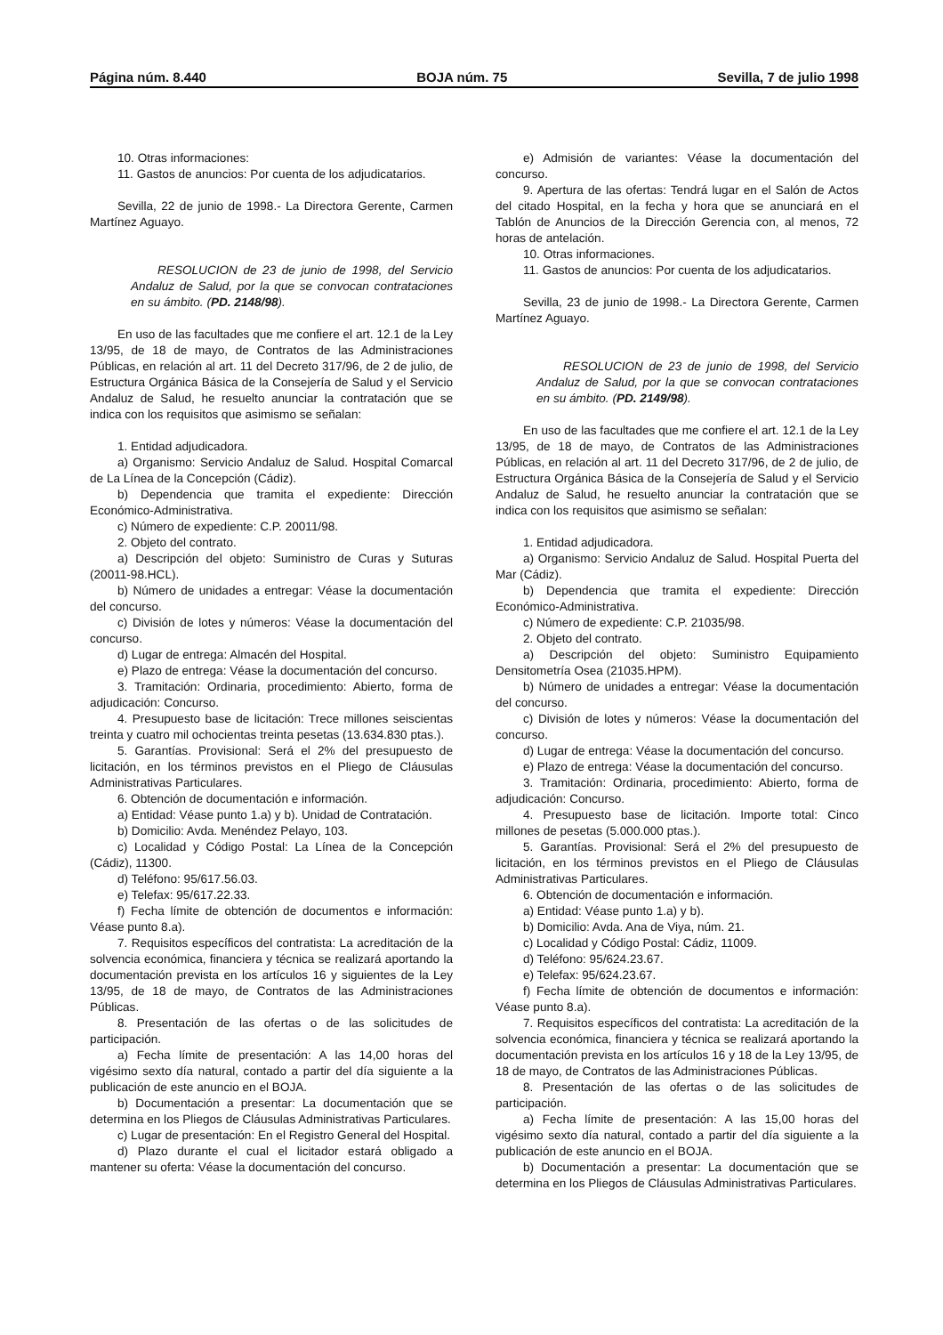Página núm. 8.440 BOJA núm. 75 Sevilla, 7 de julio 1998
10. Otras informaciones:
11. Gastos de anuncios: Por cuenta de los adjudicatarios.
Sevilla, 22 de junio de 1998.- La Directora Gerente, Carmen Martínez Aguayo.
RESOLUCION de 23 de junio de 1998, del Servicio Andaluz de Salud, por la que se convocan contrataciones en su ámbito. (PD. 2148/98).
En uso de las facultades que me confiere el art. 12.1 de la Ley 13/95, de 18 de mayo, de Contratos de las Administraciones Públicas, en relación al art. 11 del Decreto 317/96, de 2 de julio, de Estructura Orgánica Básica de la Consejería de Salud y el Servicio Andaluz de Salud, he resuelto anunciar la contratación que se indica con los requisitos que asimismo se señalan:
1. Entidad adjudicadora.
a) Organismo: Servicio Andaluz de Salud. Hospital Comarcal de La Línea de la Concepción (Cádiz).
b) Dependencia que tramita el expediente: Dirección Económico-Administrativa.
c) Número de expediente: C.P. 20011/98.
2. Objeto del contrato.
a) Descripción del objeto: Suministro de Curas y Suturas (20011-98.HCL).
b) Número de unidades a entregar: Véase la documentación del concurso.
c) División de lotes y números: Véase la documentación del concurso.
d) Lugar de entrega: Almacén del Hospital.
e) Plazo de entrega: Véase la documentación del concurso.
3. Tramitación: Ordinaria, procedimiento: Abierto, forma de adjudicación: Concurso.
4. Presupuesto base de licitación: Trece millones seiscientas treinta y cuatro mil ochocientas treinta pesetas (13.634.830 ptas.).
5. Garantías. Provisional: Será el 2% del presupuesto de licitación, en los términos previstos en el Pliego de Cláusulas Administrativas Particulares.
6. Obtención de documentación e información.
a) Entidad: Véase punto 1.a) y b). Unidad de Contratación.
b) Domicilio: Avda. Menéndez Pelayo, 103.
c) Localidad y Código Postal: La Línea de la Concepción (Cádiz), 11300.
d) Teléfono: 95/617.56.03.
e) Telefax: 95/617.22.33.
f) Fecha límite de obtención de documentos e información: Véase punto 8.a).
7. Requisitos específicos del contratista: La acreditación de la solvencia económica, financiera y técnica se realizará aportando la documentación prevista en los artículos 16 y siguientes de la Ley 13/95, de 18 de mayo, de Contratos de las Administraciones Públicas.
8. Presentación de las ofertas o de las solicitudes de participación.
a) Fecha límite de presentación: A las 14,00 horas del vigésimo sexto día natural, contado a partir del día siguiente a la publicación de este anuncio en el BOJA.
b) Documentación a presentar: La documentación que se determina en los Pliegos de Cláusulas Administrativas Particulares.
c) Lugar de presentación: En el Registro General del Hospital.
d) Plazo durante el cual el licitador estará obligado a mantener su oferta: Véase la documentación del concurso.
e) Admisión de variantes: Véase la documentación del concurso.
9. Apertura de las ofertas: Tendrá lugar en el Salón de Actos del citado Hospital, en la fecha y hora que se anunciará en el Tablón de Anuncios de la Dirección Gerencia con, al menos, 72 horas de antelación.
10. Otras informaciones.
11. Gastos de anuncios: Por cuenta de los adjudicatarios.
Sevilla, 23 de junio de 1998.- La Directora Gerente, Carmen Martínez Aguayo.
RESOLUCION de 23 de junio de 1998, del Servicio Andaluz de Salud, por la que se convocan contrataciones en su ámbito. (PD. 2149/98).
En uso de las facultades que me confiere el art. 12.1 de la Ley 13/95, de 18 de mayo, de Contratos de las Administraciones Públicas, en relación al art. 11 del Decreto 317/96, de 2 de julio, de Estructura Orgánica Básica de la Consejería de Salud y el Servicio Andaluz de Salud, he resuelto anunciar la contratación que se indica con los requisitos que asimismo se señalan:
1. Entidad adjudicadora.
a) Organismo: Servicio Andaluz de Salud. Hospital Puerta del Mar (Cádiz).
b) Dependencia que tramita el expediente: Dirección Económico-Administrativa.
c) Número de expediente: C.P. 21035/98.
2. Objeto del contrato.
a) Descripción del objeto: Suministro Equipamiento Densitometría Osea (21035.HPM).
b) Número de unidades a entregar: Véase la documentación del concurso.
c) División de lotes y números: Véase la documentación del concurso.
d) Lugar de entrega: Véase la documentación del concurso.
e) Plazo de entrega: Véase la documentación del concurso.
3. Tramitación: Ordinaria, procedimiento: Abierto, forma de adjudicación: Concurso.
4. Presupuesto base de licitación. Importe total: Cinco millones de pesetas (5.000.000 ptas.).
5. Garantías. Provisional: Será el 2% del presupuesto de licitación, en los términos previstos en el Pliego de Cláusulas Administrativas Particulares.
6. Obtención de documentación e información.
a) Entidad: Véase punto 1.a) y b).
b) Domicilio: Avda. Ana de Viya, núm. 21.
c) Localidad y Código Postal: Cádiz, 11009.
d) Teléfono: 95/624.23.67.
e) Telefax: 95/624.23.67.
f) Fecha límite de obtención de documentos e información: Véase punto 8.a).
7. Requisitos específicos del contratista: La acreditación de la solvencia económica, financiera y técnica se realizará aportando la documentación prevista en los artículos 16 y 18 de la Ley 13/95, de 18 de mayo, de Contratos de las Administraciones Públicas.
8. Presentación de las ofertas o de las solicitudes de participación.
a) Fecha límite de presentación: A las 15,00 horas del vigésimo sexto día natural, contado a partir del día siguiente a la publicación de este anuncio en el BOJA.
b) Documentación a presentar: La documentación que se determina en los Pliegos de Cláusulas Administrativas Particulares.